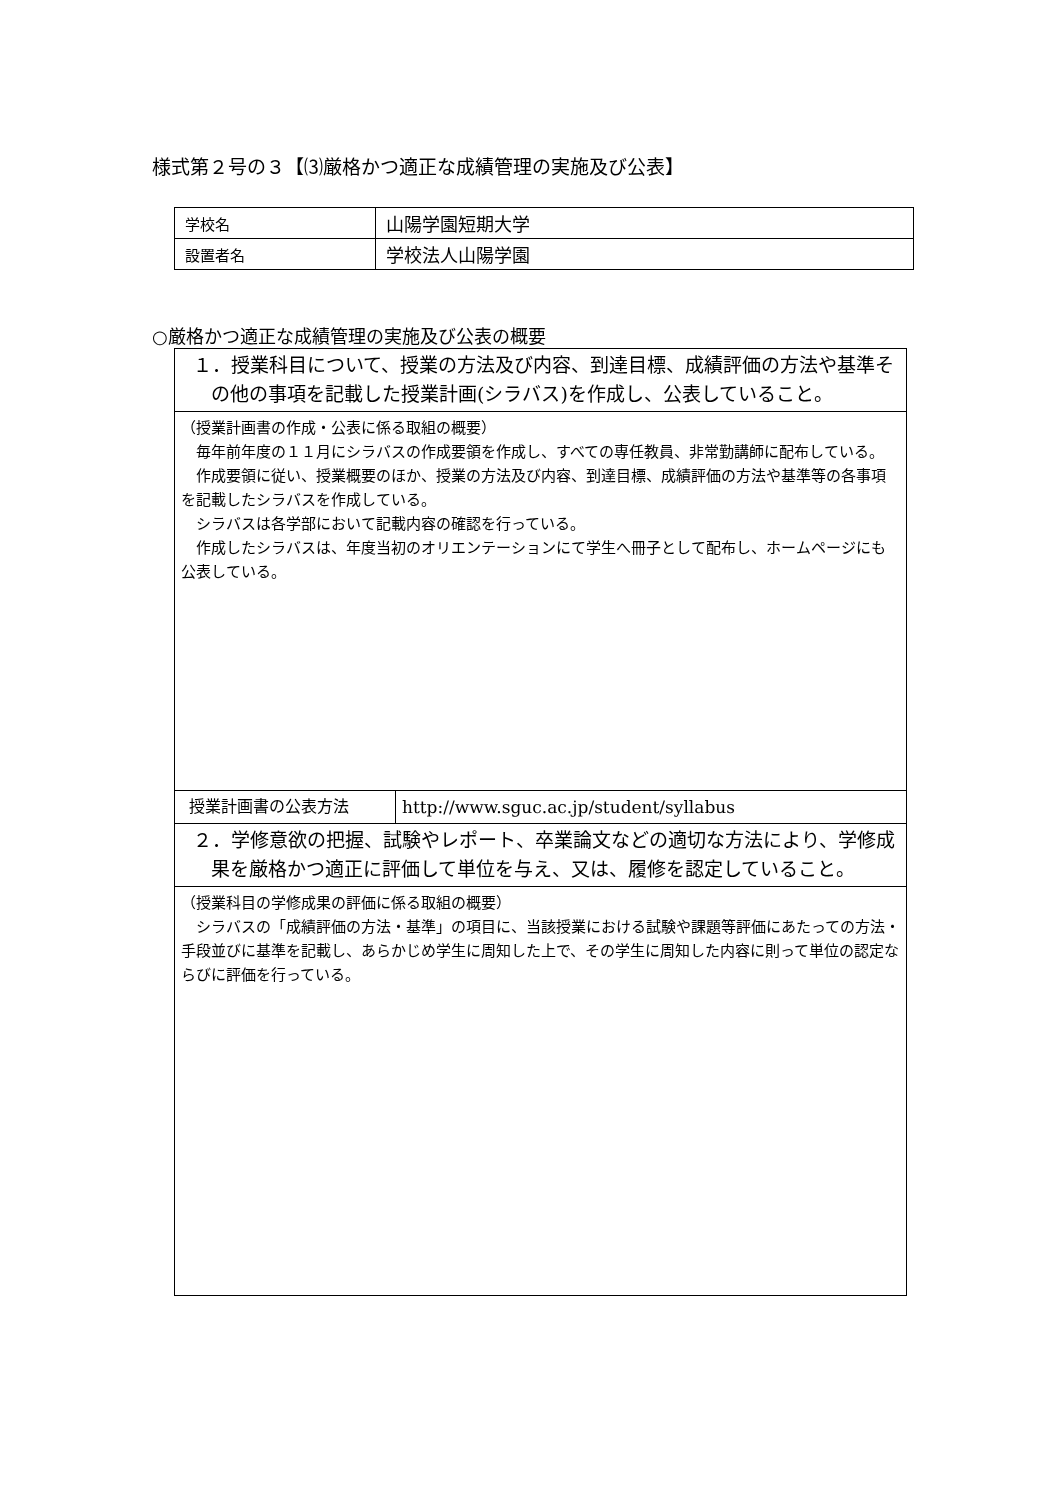様式第２号の３【⑶厳格かつ適正な成績管理の実施及び公表】
| 学校名 | 山陽学園短期大学 |
| 設置者名 | 学校法人山陽学園 |
○厳格かつ適正な成績管理の実施及び公表の概要
| １．授業科目について、授業の方法及び内容、到達目標、成績評価の方法や基準その他の事項を記載した授業計画(シラバス)を作成し、公表していること。 | |
| （授業計画書の作成・公表に係る取組の概要） 毎年前年度の１１月にシラバスの作成要領を作成し、すべての専任教員、非常勤講師に配布している。 作成要領に従い、授業概要のほか、授業の方法及び内容、到達目標、成績評価の方法や基準等の各事項を記載したシラバスを作成している。 シラバスは各学部において記載内容の確認を行っている。 作成したシラバスは、年度当初のオリエンテーションにて学生へ冊子として配布し、ホームページにも公表している。 | |
| 授業計画書の公表方法 | http://www.sguc.ac.jp/student/syllabus |
| ２．学修意欲の把握、試験やレポート、卒業論文などの適切な方法により、学修成果を厳格かつ適正に評価して単位を与え、又は、履修を認定していること。 | |
| （授業科目の学修成果の評価に係る取組の概要） シラバスの「成績評価の方法・基準」の項目に、当該授業における試験や課題等評価にあたっての方法・手段並びに基準を記載し、あらかじめ学生に周知した上で、その学生に周知した内容に則って単位の認定ならびに評価を行っている。 | |